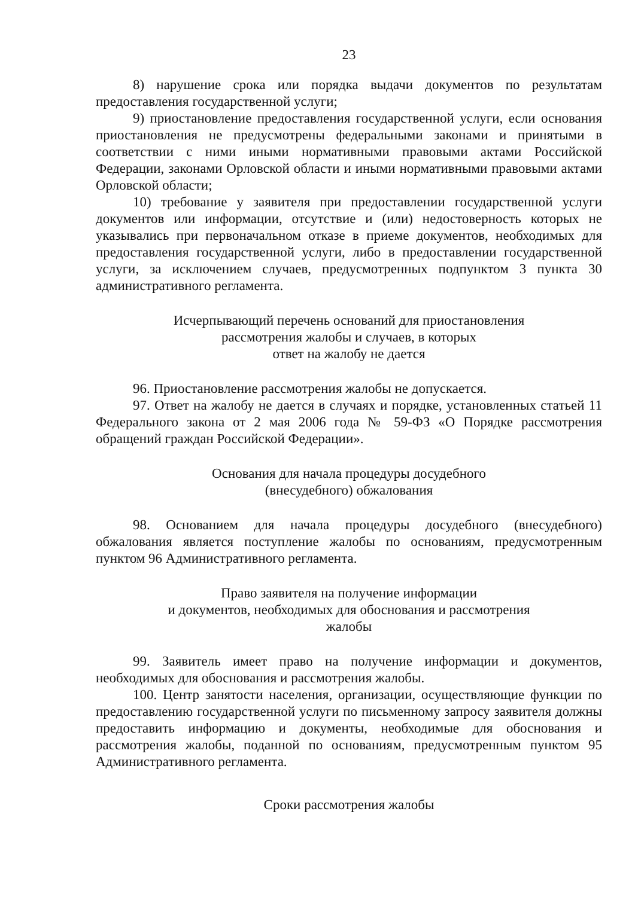23
8) нарушение срока или порядка выдачи документов по результатам предоставления государственной услуги;
9) приостановление предоставления государственной услуги, если основания приостановления не предусмотрены федеральными законами и принятыми в соответствии с ними иными нормативными правовыми актами Российской Федерации, законами Орловской области и иными нормативными правовыми актами Орловской области;
10) требование у заявителя при предоставлении государственной услуги документов или информации, отсутствие и (или) недостоверность которых не указывались при первоначальном отказе в приеме документов, необходимых для предоставления государственной услуги, либо в предоставлении государственной услуги, за исключением случаев, предусмотренных подпунктом 3 пункта 30 административного регламента.
Исчерпывающий перечень оснований для приостановления
рассмотрения жалобы и случаев, в которых
ответ на жалобу не дается
96. Приостановление рассмотрения жалобы не допускается.
97. Ответ на жалобу не дается в случаях и порядке, установленных статьей 11 Федерального закона от 2 мая 2006 года № 59-ФЗ «О Порядке рассмотрения обращений граждан Российской Федерации».
Основания для начала процедуры досудебного
(внесудебного) обжалования
98. Основанием для начала процедуры досудебного (внесудебного) обжалования является поступление жалобы по основаниям, предусмотренным пунктом 96 Административного регламента.
Право заявителя на получение информации
и документов, необходимых для обоснования и рассмотрения
жалобы
99. Заявитель имеет право на получение информации и документов, необходимых для обоснования и рассмотрения жалобы.
100. Центр занятости населения, организации, осуществляющие функции по предоставлению государственной услуги по письменному запросу заявителя должны предоставить информацию и документы, необходимые для обоснования и рассмотрения жалобы, поданной по основаниям, предусмотренным пунктом 95 Административного регламента.
Сроки рассмотрения жалобы